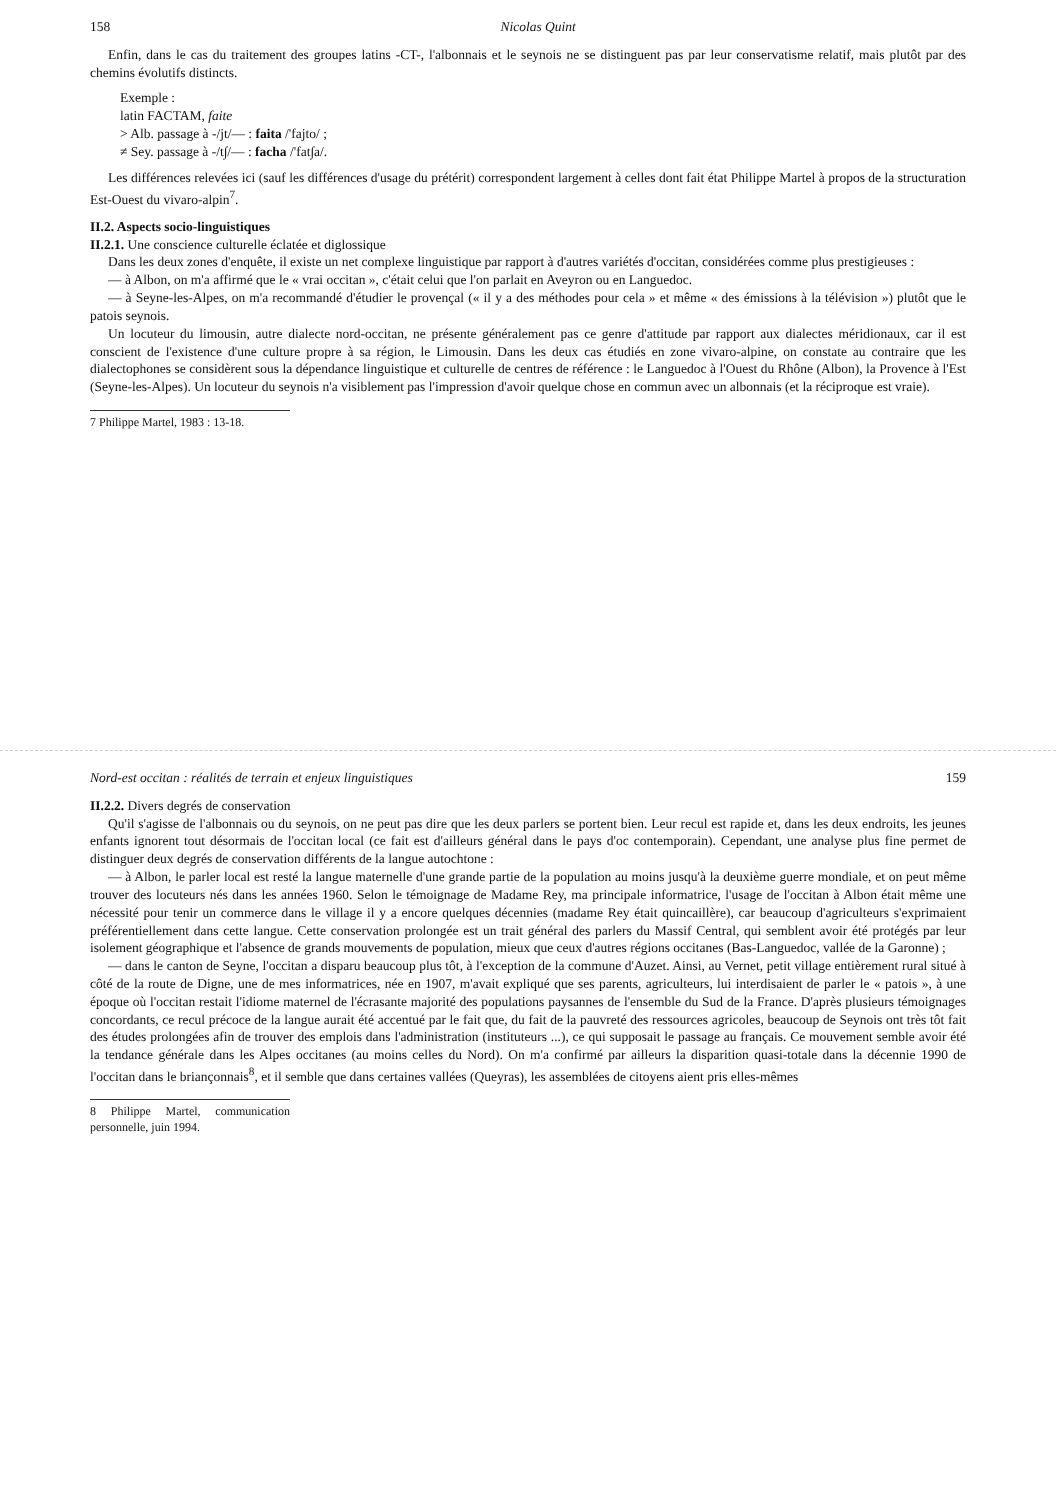158 Nicolas Quint
Enfin, dans le cas du traitement des groupes latins -CT-, l'albonnais et le seynois ne se distinguent pas par leur conservatisme relatif, mais plutôt par des chemins évolutifs distincts.
Exemple :
latin FACTAM, faite
> Alb. passage à -/jt/— : faita /'fajto/ ;
≠ Sey. passage à -/t∫/— : facha /'fat∫a/.
Les différences relevées ici (sauf les différences d'usage du prétérit) correspondent largement à celles dont fait état Philippe Martel à propos de la structuration Est-Ouest du vivaro-alpin<sup>7</sup>.
II.2. Aspects socio-linguistiques
II.2.1. Une conscience culturelle éclatée et diglossique
Dans les deux zones d'enquête, il existe un net complexe linguistique par rapport à d'autres variétés d'occitan, considérées comme plus prestigieuses :
— à Albon, on m'a affirmé que le « vrai occitan », c'était celui que l'on parlait en Aveyron ou en Languedoc.
— à Seyne-les-Alpes, on m'a recommandé d'étudier le provençal (« il y a des méthodes pour cela » et même « des émissions à la télévision ») plutôt que le patois seynois.
Un locuteur du limousin, autre dialecte nord-occitan, ne présente généralement pas ce genre d'attitude par rapport aux dialectes méridionaux, car il est conscient de l'existence d'une culture propre à sa région, le Limousin. Dans les deux cas étudiés en zone vivaro-alpine, on constate au contraire que les dialectophones se considèrent sous la dépendance linguistique et culturelle de centres de référence : le Languedoc à l'Ouest du Rhône (Albon), la Provence à l'Est (Seyne-les-Alpes). Un locuteur du seynois n'a visiblement pas l'impression d'avoir quelque chose en commun avec un albonnais (et la réciproque est vraie).
7 Philippe Martel, 1983 : 13-18.
Nord-est occitan : réalités de terrain et enjeux linguistiques 159
II.2.2. Divers degrés de conservation
Qu'il s'agisse de l'albonnais ou du seynois, on ne peut pas dire que les deux parlers se portent bien. Leur recul est rapide et, dans les deux endroits, les jeunes enfants ignorent tout désormais de l'occitan local (ce fait est d'ailleurs général dans le pays d'oc contemporain). Cependant, une analyse plus fine permet de distinguer deux degrés de conservation différents de la langue autochtone :
— à Albon, le parler local est resté la langue maternelle d'une grande partie de la population au moins jusqu'à la deuxième guerre mondiale, et on peut même trouver des locuteurs nés dans les années 1960. Selon le témoignage de Madame Rey, ma principale informatrice, l'usage de l'occitan à Albon était même une nécessité pour tenir un commerce dans le village il y a encore quelques décennies (madame Rey était quincaillère), car beaucoup d'agriculteurs s'exprimaient préférentiellement dans cette langue. Cette conservation prolongée est un trait général des parlers du Massif Central, qui semblent avoir été protégés par leur isolement géographique et l'absence de grands mouvements de population, mieux que ceux d'autres régions occitanes (Bas-Languedoc, vallée de la Garonne) ;
— dans le canton de Seyne, l'occitan a disparu beaucoup plus tôt, à l'exception de la commune d'Auzet. Ainsi, au Vernet, petit village entièrement rural situé à côté de la route de Digne, une de mes informatrices, née en 1907, m'avait expliqué que ses parents, agriculteurs, lui interdisaient de parler le « patois », à une époque où l'occitan restait l'idiome maternel de l'écrasante majorité des populations paysannes de l'ensemble du Sud de la France. D'après plusieurs témoignages concordants, ce recul précoce de la langue aurait été accentué par le fait que, du fait de la pauvreté des ressources agricoles, beaucoup de Seynois ont très tôt fait des études prolongées afin de trouver des emplois dans l'administration (instituteurs ...), ce qui supposait le passage au français. Ce mouvement semble avoir été la tendance générale dans les Alpes occitanes (au moins celles du Nord). On m'a confirmé par ailleurs la disparition quasi-totale dans la décennie 1990 de l'occitan dans le briançonnais<sup>8</sup>, et il semble que dans certaines vallées (Queyras), les assemblées de citoyens aient pris elles-mêmes
8 Philippe Martel, communication personnelle, juin 1994.